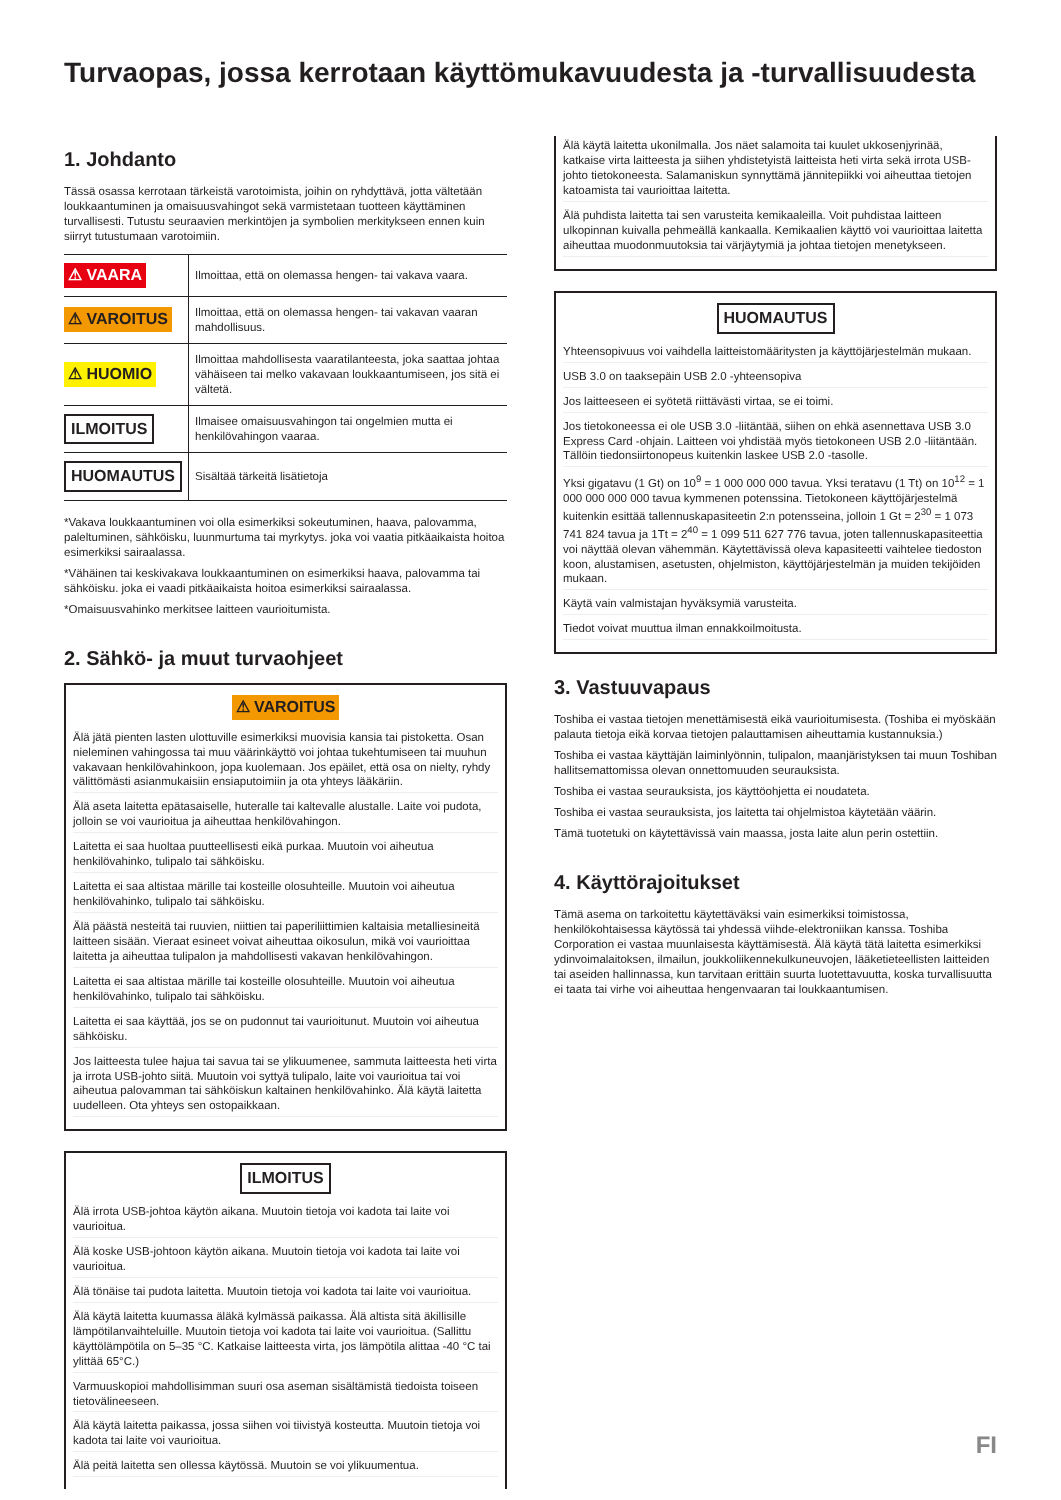Turvaopas, jossa kerrotaan käyttömukavuudesta ja -turvallisuudesta
1. Johdanto
Tässä osassa kerrotaan tärkeistä varotoimista, joihin on ryhdyttävä, jotta vältetään loukkaantuminen ja omaisuusvahingot sekä varmistetaan tuotteen käyttäminen turvallisesti. Tutustu seuraavien merkintöjen ja symbolien merkitykseen ennen kuin siirryt tutustumaan varotoimiin.
| ⚠ VAARA | Ilmoittaa, että on olemassa hengen- tai vakava vaara. |
| ⚠ VAROITUS | Ilmoittaa, että on olemassa hengen- tai vakavan vaaran mahdollisuus. |
| ⚠ HUOMIO | Ilmoittaa mahdollisesta vaaratilanteesta, joka saattaa johtaa vähäiseen tai melko vakavaan loukkaantumiseen, jos sitä ei vältetä. |
| ILMOITUS | Ilmaisee omaisuusvahingon tai ongelmien mutta ei henkilövahingon vaaraa. |
| HUOMAUTUS | Sisältää tärkeitä lisätietoja |
*Vakava loukkaantuminen voi olla esimerkiksi sokeutuminen, haava, palovamma, paleltuminen, sähköisku, luunmurtuma tai myrkytys. joka voi vaatia pitkäaikaista hoitoa esimerkiksi sairaalassa.
*Vähäinen tai keskivakava loukkaantuminen on esimerkiksi haava, palovamma tai sähköisku. joka ei vaadi pitkäaikaista hoitoa esimerkiksi sairaalassa.
*Omaisuusvahinko merkitsee laitteen vaurioitumista.
2. Sähkö- ja muut turvaohjeet
⚠ VAROITUS
Älä jätä pienten lasten ulottuville esimerkiksi muovisia kansia tai pistoketta. Osan nieleminen vahingossa tai muu väärinkäyttö voi johtaa tukehtumiseen tai muuhun vakavaan henkilövahinkoon, jopa kuolemaan. Jos epäilet, että osa on nielty, ryhdy välittömästi asianmukaisiin ensiaputoimiin ja ota yhteys lääkäriin.
Älä aseta laitetta epätasaiselle, huteralle tai kaltevalle alustalle. Laite voi pudota, jolloin se voi vaurioitua ja aiheuttaa henkilövahingon.
Laitetta ei saa huoltaa puutteellisesti eikä purkaa. Muutoin voi aiheutua henkilövahinko, tulipalo tai sähköisku.
Laitetta ei saa altistaa märille tai kosteille olosuhteille. Muutoin voi aiheutua henkilövahinko, tulipalo tai sähköisku.
Älä päästä nesteitä tai ruuvien, niittien tai paperiliittimien kaltaisia metalliesineitä laitteen sisään. Vieraat esineet voivat aiheuttaa oikosulun, mikä voi vaurioittaa laitetta ja aiheuttaa tulipalon ja mahdollisesti vakavan henkilövahingon.
Laitetta ei saa altistaa märille tai kosteille olosuhteille. Muutoin voi aiheutua henkilövahinko, tulipalo tai sähköisku.
Laitetta ei saa käyttää, jos se on pudonnut tai vaurioitunut. Muutoin voi aiheutua sähköisku.
Jos laitteesta tulee hajua tai savua tai se ylikuumenee, sammuta laitteesta heti virta ja irrota USB-johto siitä. Muutoin voi syttyä tulipalo, laite voi vaurioitua tai voi aiheutua palovamman tai sähköiskun kaltainen henkilövahinko. Älä käytä laitetta uudelleen. Ota yhteys sen ostopaikkaan.
ILMOITUS
Älä irrota USB-johtoa käytön aikana. Muutoin tietoja voi kadota tai laite voi vaurioitua.
Älä koske USB-johtoon käytön aikana. Muutoin tietoja voi kadota tai laite voi vaurioitua.
Älä tönäise tai pudota laitetta. Muutoin tietoja voi kadota tai laite voi vaurioitua.
Älä käytä laitetta kuumassa äläkä kylmässä paikassa. Älä altista sitä äkillisille lämpötilanvaihteluille. Muutoin tietoja voi kadota tai laite voi vaurioitua. (Sallittu käyttölämpötila on 5–35 °C. Katkaise laitteesta virta, jos lämpötila alittaa -40 °C tai ylittää 65°C.)
Varmuuskopioi mahdollisimman suuri osa aseman sisältämistä tiedoista toiseen tietovälineeseen.
Älä käytä laitetta paikassa, jossa siihen voi tiivistyä kosteutta. Muutoin tietoja voi kadota tai laite voi vaurioitua.
Älä peitä laitetta sen ollessa käytössä. Muutoin se voi ylikuumentua.
Älä käytä laitetta ukonilmalla. Jos näet salamoita tai kuulet ukkosenjyrinää, katkaise virta laitteesta ja siihen yhdistetyistä laitteista heti virta sekä irrota USB-johto tietokoneesta. Salamaniskun synnyttämä jännitepiikki voi aiheuttaa tietojen katoamista tai vaurioittaa laitetta.
Älä puhdista laitetta tai sen varusteita kemikaaleilla. Voit puhdistaa laitteen ulkopinnan kuivalla pehmeällä kankaalla. Kemikaalien käyttö voi vaurioittaa laitetta aiheuttaa muodonmuutoksia tai värjäytymiä ja johtaa tietojen menetykseen.
HUOMAUTUS
Yhteensopivuus voi vaihdella laitteistomääritysten ja käyttöjärjestelmän mukaan.
USB 3.0 on taaksepäin USB 2.0 -yhteensopiva
Jos laitteeseen ei syötetä riittävästi virtaa, se ei toimi.
Jos tietokoneessa ei ole USB 3.0 -liitäntää, siihen on ehkä asennettava USB 3.0 Express Card -ohjain. Laitteen voi yhdistää myös tietokoneen USB 2.0 -liitäntään.
Tällöin tiedonsiirtonopeus kuitenkin laskee USB 2.0 -tasolle.
Yksi gigatavu (1 Gt) on 10<sup>9</sup> = 1 000 000 000 tavua. Yksi teratavu (1 Tt) on 10<sup>12</sup> = 1 000 000 000 000 tavua kymmenen potenssina. Tietokoneen käyttöjärjestelmä kuitenkin esittää tallennuskapasiteetin 2:n potensseina, jolloin 1 Gt = 2<sup>30</sup> = 1 073 741 824 tavua ja 1Tt = 2<sup>40</sup> = 1 099 511 627 776 tavua, joten tallennuskapasiteettia voi näyttää olevan vähemmän. Käytettävissä oleva kapasiteetti vaihtelee tiedoston koon, alustamisen, asetusten, ohjelmiston, käyttöjärjestelmän ja muiden tekijöiden mukaan.
Käytä vain valmistajan hyväksymiä varusteita.
Tiedot voivat muuttua ilman ennakkoilmoitusta.
3. Vastuuvapaus
Toshiba ei vastaa tietojen menettämisestä eikä vaurioitumisesta. (Toshiba ei myöskään palauta tietoja eikä korvaa tietojen palauttamisen aiheuttamia kustannuksia.)
Toshiba ei vastaa käyttäjän laiminlyönnin, tulipalon, maanjäristyksen tai muun Toshiban hallitsemattomissa olevan onnettomuuden seurauksista.
Toshiba ei vastaa seurauksista, jos käyttöohjetta ei noudateta.
Toshiba ei vastaa seurauksista, jos laitetta tai ohjelmistoa käytetään väärin.
Tämä tuotetuki on käytettävissä vain maassa, josta laite alun perin ostettiin.
4. Käyttörajoitukset
Tämä asema on tarkoitettu käytettäväksi vain esimerkiksi toimistossa, henkilökohtaisessa käytössä tai yhdessä viihde-elektroniikan kanssa. Toshiba Corporation ei vastaa muunlaisesta käyttämisestä. Älä käytä tätä laitetta esimerkiksi ydinvoimalaitoksen, ilmailun, joukkoliikennekulkuneuvojen, lääketieteellisten laitteiden tai aseiden hallinnassa, kun tarvitaan erittäin suurta luotettavuutta, koska turvallisuutta ei taata tai virhe voi aiheuttaa hengenvaaran tai loukkaantumisen.
FI